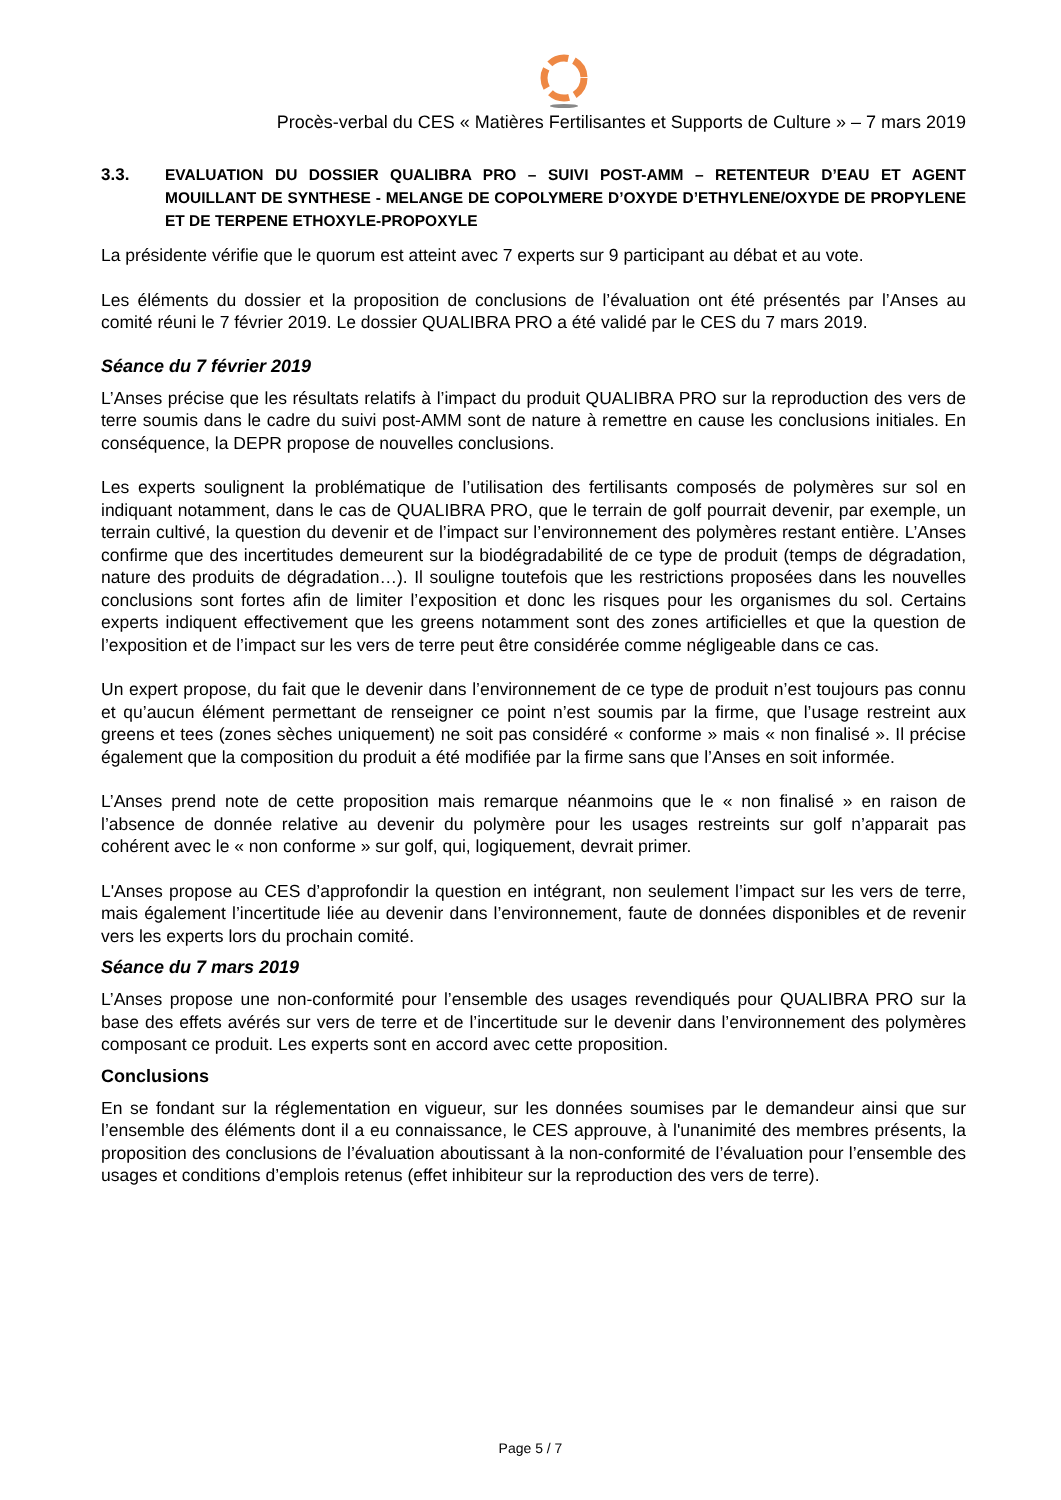Procès-verbal du CES « Matières Fertilisantes et Supports de Culture » – 7 mars 2019
3.3. EVALUATION DU DOSSIER QUALIBRA PRO – SUIVI POST-AMM – RETENTEUR D’EAU ET AGENT MOUILLANT DE SYNTHESE - MELANGE DE COPOLYMERE D’OXYDE D’ETHYLENE/OXYDE DE PROPYLENE ET DE TERPENE ETHOXYLE-PROPOXYLE
La présidente vérifie que le quorum est atteint avec 7 experts sur 9 participant au débat et au vote.
Les éléments du dossier et la proposition de conclusions de l’évaluation ont été présentés par l’Anses au comité réuni le 7 février 2019. Le dossier QUALIBRA PRO a été validé par le CES du 7 mars 2019.
Séance du 7 février 2019
L’Anses précise que les résultats relatifs à l’impact du produit QUALIBRA PRO sur la reproduction des vers de terre soumis dans le cadre du suivi post-AMM sont de nature à remettre en cause les conclusions initiales. En conséquence, la DEPR propose de nouvelles conclusions.
Les experts soulignent la problématique de l’utilisation des fertilisants composés de polymères sur sol en indiquant notamment, dans le cas de QUALIBRA PRO, que le terrain de golf pourrait devenir, par exemple, un terrain cultivé, la question du devenir et de l’impact sur l’environnement des polymères restant entière. L’Anses confirme que des incertitudes demeurent sur la biodégradabilité de ce type de produit (temps de dégradation, nature des produits de dégradation…). Il souligne toutefois que les restrictions proposées dans les nouvelles conclusions sont fortes afin de limiter l’exposition et donc les risques pour les organismes du sol. Certains experts indiquent effectivement que les greens notamment sont des zones artificielles et que la question de l’exposition et de l’impact sur les vers de terre peut être considérée comme négligeable dans ce cas.
Un expert propose, du fait que le devenir dans l’environnement de ce type de produit n’est toujours pas connu et qu’aucun élément permettant de renseigner ce point n’est soumis par la firme, que l’usage restreint aux greens et tees (zones sèches uniquement) ne soit pas considéré « conforme » mais « non finalisé ». Il précise également que la composition du produit a été modifiée par la firme sans que l’Anses en soit informée.
L’Anses prend note de cette proposition mais remarque néanmoins que le « non finalisé » en raison de l’absence de donnée relative au devenir du polymère pour les usages restreints sur golf n’apparait pas cohérent avec le « non conforme » sur golf, qui, logiquement, devrait primer.
L'Anses propose au CES d’approfondir la question en intégrant, non seulement l’impact sur les vers de terre, mais également l’incertitude liée au devenir dans l’environnement, faute de données disponibles et de revenir vers les experts lors du prochain comité.
Séance du 7 mars 2019
L’Anses propose une non-conformité pour l’ensemble des usages revendiqués pour QUALIBRA PRO sur la base des effets avérés sur vers de terre et de l’incertitude sur le devenir dans l’environnement des polymères composant ce produit. Les experts sont en accord avec cette proposition.
Conclusions
En se fondant sur la réglementation en vigueur, sur les données soumises par le demandeur ainsi que sur l’ensemble des éléments dont il a eu connaissance, le CES approuve, à l'unanimité des membres présents, la proposition des conclusions de l’évaluation aboutissant à la non-conformité de l’évaluation pour l’ensemble des usages et conditions d’emplois retenus (effet inhibiteur sur la reproduction des vers de terre).
Page 5 / 7